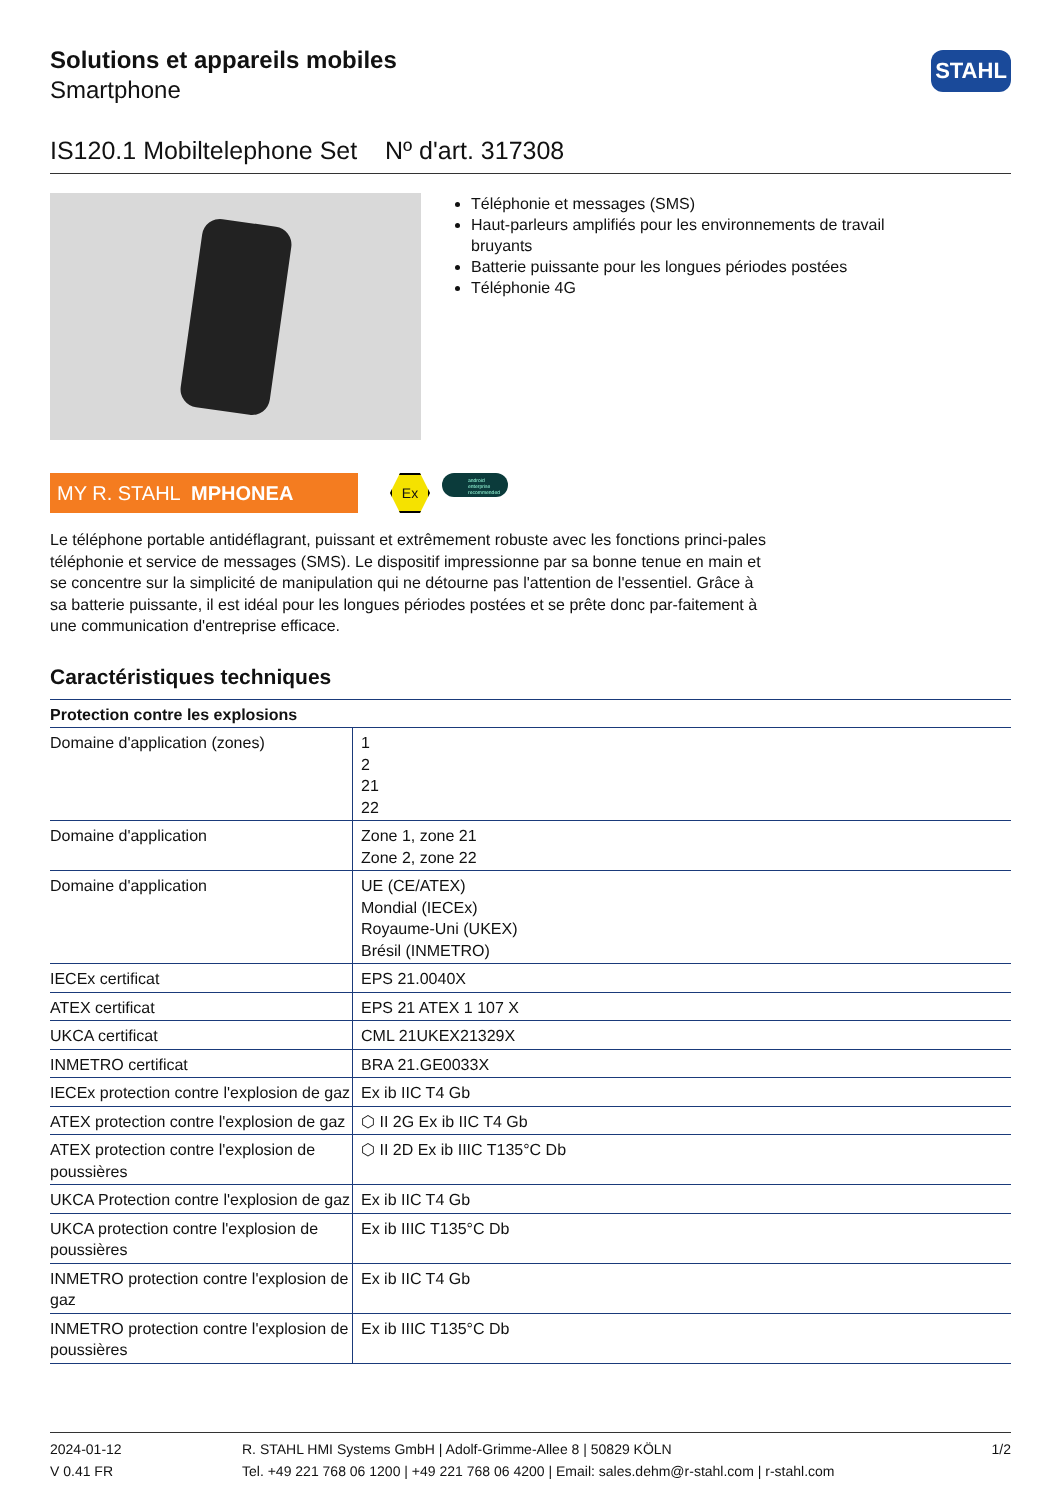Solutions et appareils mobiles
Smartphone
STAHL
IS120.1 Mobiltelephone Set Nº d'art. 317308
Téléphonie et messages (SMS)
Haut-parleurs amplifiés pour les environnements de travail bruyants
Batterie puissante pour les longues périodes postées
Téléphonie 4G
MY R. STAHL MPHONEA
Ex
android enterprise recommended
Le téléphone portable antidéflagrant, puissant et extrêmement robuste avec les fonctions princi-pales téléphonie et service de messages (SMS). Le dispositif impressionne par sa bonne tenue en main et se concentre sur la simplicité de manipulation qui ne détourne pas l'attention de l'essentiel. Grâce à sa batterie puissante, il est idéal pour les longues périodes postées et se prête donc par-faitement à une communication d'entreprise efficace.
Caractéristiques techniques
| Protection contre les explosions | |
| --- | --- |
| Domaine d'application (zones) | 1 2 21 22 |
| Domaine d'application | Zone 1, zone 21 Zone 2, zone 22 |
| Domaine d'application | UE (CE/ATEX) Mondial (IECEx) Royaume-Uni (UKEX) Brésil (INMETRO) |
| IECEx certificat | EPS 21.0040X |
| ATEX certificat | EPS 21 ATEX 1 107 X |
| UKCA certificat | CML 21UKEX21329X |
| INMETRO certificat | BRA 21.GE0033X |
| IECEx protection contre l'explosion de gaz | Ex ib IIC T4 Gb |
| ATEX protection contre l'explosion de gaz | ⬡ II 2G Ex ib IIC T4 Gb |
| ATEX protection contre l'explosion de poussières | ⬡ II 2D Ex ib IIIC T135°C Db |
| UKCA Protection contre l'explosion de gaz | Ex ib IIC T4 Gb |
| UKCA protection contre l'explosion de poussières | Ex ib IIIC T135°C Db |
| INMETRO protection contre l'explosion de gaz | Ex ib IIC T4 Gb |
| INMETRO protection contre l'explosion de poussières | Ex ib IIIC T135°C Db |
2024-01-12
V 0.41 FR
R. STAHL HMI Systems GmbH | Adolf-Grimme-Allee 8 | 50829 KÖLN
Tel. +49 221 768 06 1200 | +49 221 768 06 4200 | Email: sales.dehm@r-stahl.com | r-stahl.com
1/2